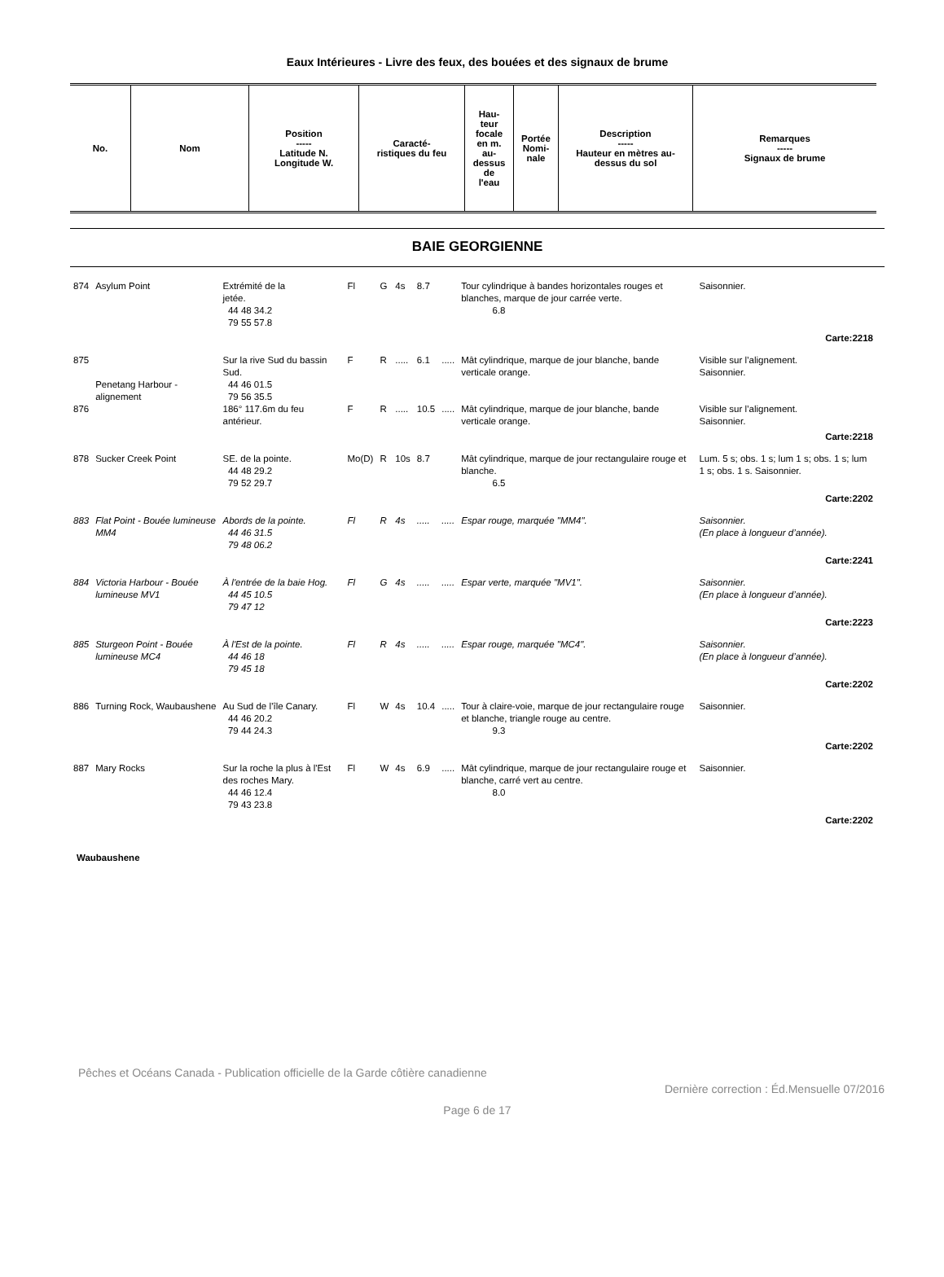Eaux Intérieures - Livre des feux, des bouées et des signaux de brume
| No. | Nom | Position ----- Latitude N. Longitude W. | Caracté- ristiques du feu | Hau- teur focale en m. au- dessus de l'eau | Portée Nomi- nale | Description ----- Hauteur en mètres au- dessus du sol | Remarques ----- Signaux de brume |
| --- | --- | --- | --- | --- | --- | --- | --- |
BAIE GEORGIENNE
| 874 | Asylum Point | Extrémité de la jetée. 44 48 34.2 79 55 57.8 | Fl | G | 4s | 8.7 | | Tour cylindrique à bandes horizontales rouges et blanches, marque de jour carrée verte. 6.8 | Saisonnier. |
| Carte:2218 | | | | | | | | | |
| 875 | Penetang Harbour - alignement | Sur la rive Sud du bassin Sud. 44 46 01.5 79 56 35.5 | F | R | ..... | 6.1 | ..... | Mât cylindrique, marque de jour blanche, bande verticale orange. | Visible sur l’alignement. Saisonnier. |
| 876 | | 186° 117.6m du feu antérieur. | F | R | ..... | 10.5 | ..... | Mât cylindrique, marque de jour blanche, bande verticale orange. | Visible sur l’alignement. Saisonnier. |
| Carte:2218 | | | | | | | | | |
| 878 | Sucker Creek Point | SE. de la pointe. 44 48 29.2 79 52 29.7 | Mo(D) | R | 10s | 8.7 | | Mât cylindrique, marque de jour rectangulaire rouge et blanche. 6.5 | Lum. 5 s; obs. 1 s; lum 1 s; obs. 1 s; lum 1 s; obs. 1 s. Saisonnier. |
| Carte:2202 | | | | | | | | | |
| 883 | Flat Point - Bouée lumineuse MM4 | Abords de la pointe. 44 46 31.5 79 48 06.2 | Fl | R | 4s | ..... | ..... | Espar rouge, marquée "MM4". | Saisonnier. (En place à longueur d’année). |
| Carte:2241 | | | | | | | | | |
| 884 | Victoria Harbour - Bouée lumineuse MV1 | À l'entrée de la baie Hog. 44 45 10.5 79 47 12 | Fl | G | 4s | ..... | ..... | Espar verte, marquée "MV1". | Saisonnier. (En place à longueur d’année). |
| Carte:2223 | | | | | | | | | |
| 885 | Sturgeon Point - Bouée lumineuse MC4 | À l'Est de la pointe. 44 46 18 79 45 18 | Fl | R | 4s | ..... | ..... | Espar rouge, marquée "MC4". | Saisonnier. (En place à longueur d’année). |
| Carte:2202 | | | | | | | | | |
| 886 | Turning Rock, Waubaushene | Au Sud de l’île Canary. 44 46 20.2 79 44 24.3 | Fl | W | 4s | 10.4 | ..... | Tour à claire-voie, marque de jour rectangulaire rouge et blanche, triangle rouge au centre. 9.3 | Saisonnier. |
| Carte:2202 | | | | | | | | | |
| 887 | Mary Rocks | Sur la roche la plus à l'Est des roches Mary. 44 46 12.4 79 43 23.8 | Fl | W | 4s | 6.9 | ..... | Mât cylindrique, marque de jour rectangulaire rouge et blanche, carré vert au centre. 8.0 | Saisonnier. |
| Carte:2202 | | | | | | | | | |
Waubaushene
Pêches et Océans Canada - Publication officielle de la Garde côtière canadienne
Dernière correction : Éd.Mensuelle 07/2016
Page 6 de 17